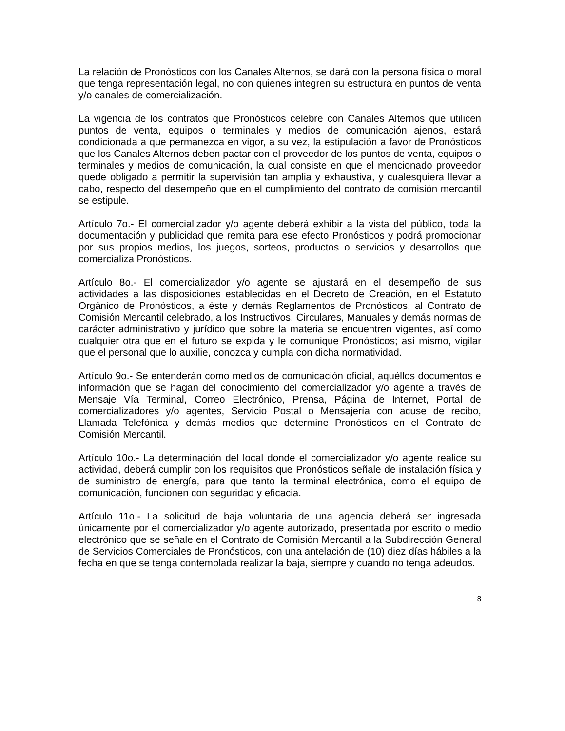La relación de Pronósticos con los Canales Alternos, se dará con la persona física o moral que tenga representación legal, no con quienes integren su estructura en puntos de venta y/o canales de comercialización.
La vigencia de los contratos que Pronósticos celebre con Canales Alternos que utilicen puntos de venta, equipos o terminales y medios de comunicación ajenos, estará condicionada a que permanezca en vigor, a su vez, la estipulación a favor de Pronósticos que los Canales Alternos deben pactar con el proveedor de los puntos de venta, equipos o terminales y medios de comunicación, la cual consiste en que el mencionado proveedor quede obligado a permitir la supervisión tan amplia y exhaustiva, y cualesquiera llevar a cabo, respecto del desempeño que en el cumplimiento del contrato de comisión mercantil se estipule.
Artículo 7o.- El comercializador y/o agente deberá exhibir a la vista del público, toda la documentación y publicidad que remita para ese efecto Pronósticos y podrá promocionar por sus propios medios, los juegos, sorteos, productos o servicios y desarrollos que comercializa Pronósticos.
Artículo 8o.- El comercializador y/o agente se ajustará en el desempeño de sus actividades a las disposiciones establecidas en el Decreto de Creación, en el Estatuto Orgánico de Pronósticos, a éste y demás Reglamentos de Pronósticos, al Contrato de Comisión Mercantil celebrado, a los Instructivos, Circulares, Manuales y demás normas de carácter administrativo y jurídico que sobre la materia se encuentren vigentes, así como cualquier otra que en el futuro se expida y le comunique Pronósticos; así mismo, vigilar que el personal que lo auxilie, conozca y cumpla con dicha normatividad.
Artículo 9o.- Se entenderán como medios de comunicación oficial, aquéllos documentos e información que se hagan del conocimiento del comercializador y/o agente a través de Mensaje Vía Terminal, Correo Electrónico, Prensa, Página de Internet, Portal de comercializadores y/o agentes, Servicio Postal o Mensajería con acuse de recibo, Llamada Telefónica y demás medios que determine Pronósticos en el Contrato de Comisión Mercantil.
Artículo 10o.- La determinación del local donde el comercializador y/o agente realice su actividad, deberá cumplir con los requisitos que Pronósticos señale de instalación física y de suministro de energía, para que tanto la terminal electrónica, como el equipo de comunicación, funcionen con seguridad y eficacia.
Artículo 11o.- La solicitud de baja voluntaria de una agencia deberá ser ingresada únicamente por el comercializador y/o agente autorizado, presentada por escrito o medio electrónico que se señale en el Contrato de Comisión Mercantil a la Subdirección General de Servicios Comerciales de Pronósticos, con una antelación de (10) diez días hábiles a la fecha en que se tenga contemplada realizar la baja, siempre y cuando no tenga adeudos.
8